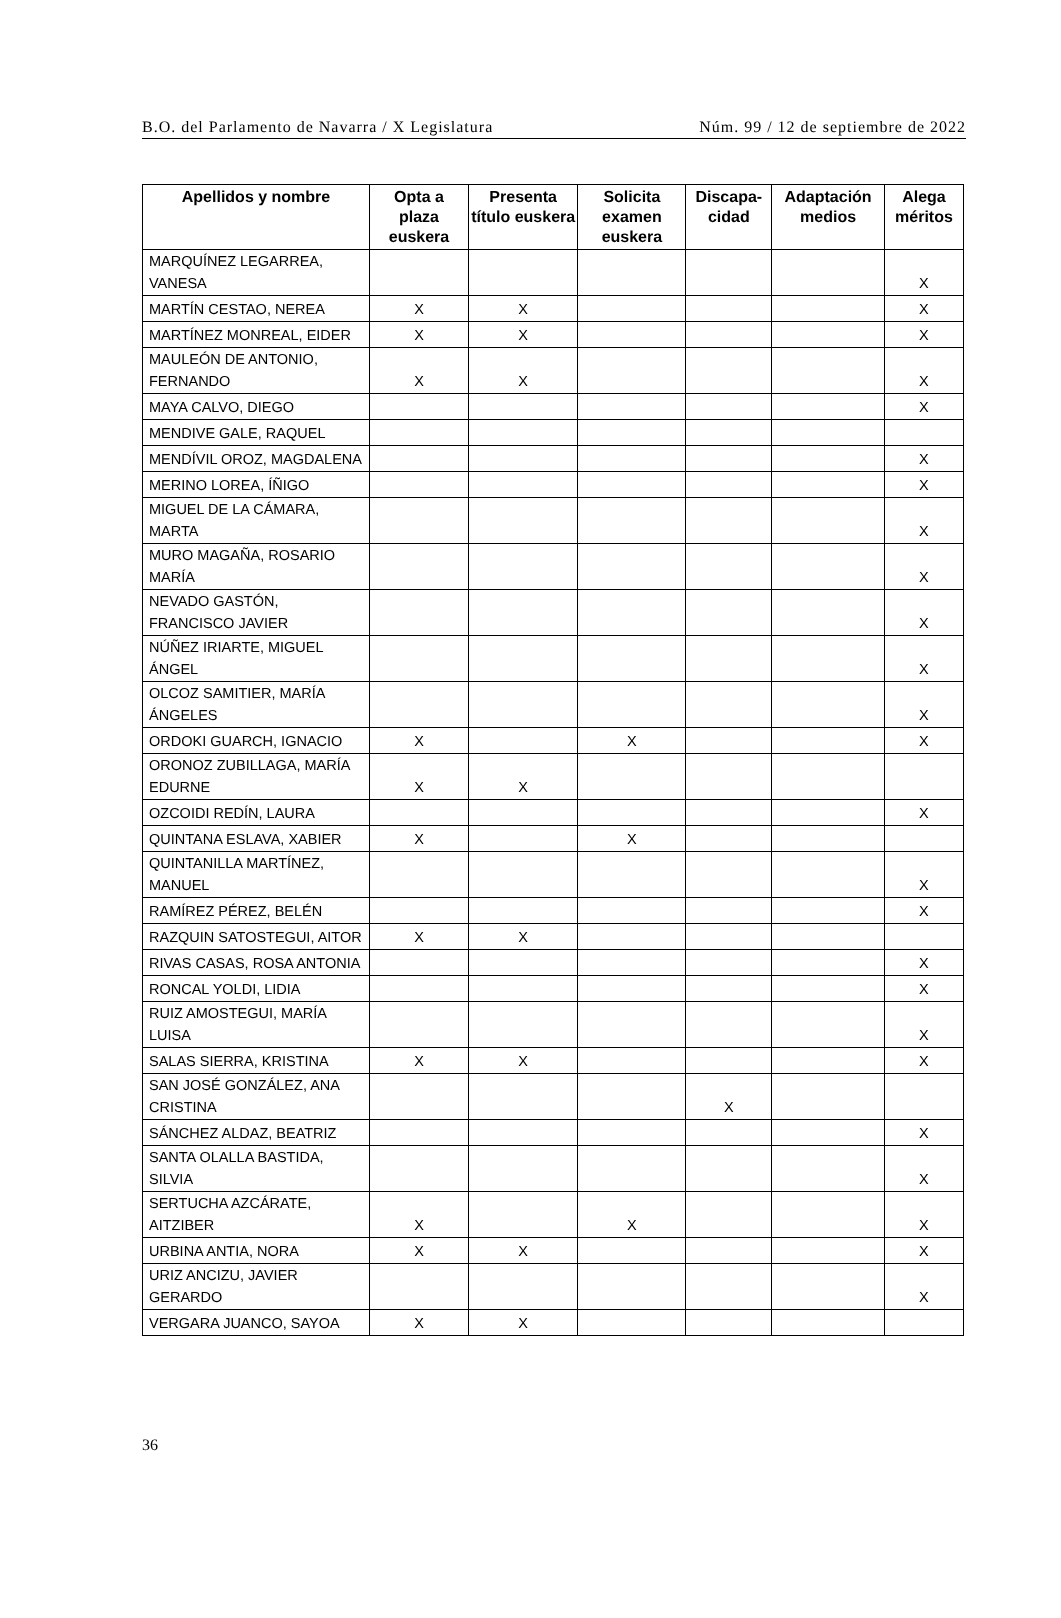B.O. del Parlamento de Navarra / X Legislatura Núm. 99 / 12 de septiembre de 2022
| Apellidos y nombre | Opta a plaza euskera | Presenta título euskera | Solicita examen euskera | Discapa-cidad | Adaptación medios | Alega méritos |
| --- | --- | --- | --- | --- | --- | --- |
| MARQUÍNEZ LEGARREA, VANESA | | | | | | X |
| MARTÍN CESTAO, NEREA | X | X | | | | X |
| MARTÍNEZ MONREAL, EIDER | X | X | | | | X |
| MAULEÓN DE ANTONIO, FERNANDO | X | X | | | | X |
| MAYA CALVO, DIEGO | | | | | | X |
| MENDIVE GALE, RAQUEL | | | | | | |
| MENDÍVIL OROZ, MAGDALENA | | | | | | X |
| MERINO LOREA, ÍÑIGO | | | | | | X |
| MIGUEL DE LA CÁMARA, MARTA | | | | | | X |
| MURO MAGAÑA, ROSARIO MARÍA | | | | | | X |
| NEVADO GASTÓN, FRANCISCO JAVIER | | | | | | X |
| NÚÑEZ IRIARTE, MIGUEL ÁNGEL | | | | | | X |
| OLCOZ SAMITIER, MARÍA ÁNGELES | | | | | | X |
| ORDOKI GUARCH, IGNACIO | X | | X | | | X |
| ORONOZ ZUBILLAGA, MARÍA EDURNE | X | X | | | | |
| OZCOIDI REDÍN, LAURA | | | | | | X |
| QUINTANA ESLAVA, XABIER | X | | X | | | |
| QUINTANILLA MARTÍNEZ, MANUEL | | | | | | X |
| RAMÍREZ PÉREZ, BELÉN | | | | | | X |
| RAZQUIN SATOSTEGUI, AITOR | X | X | | | | |
| RIVAS CASAS, ROSA ANTONIA | | | | | | X |
| RONCAL YOLDI, LIDIA | | | | | | X |
| RUIZ AMOSTEGUI, MARÍA LUISA | | | | | | X |
| SALAS SIERRA, KRISTINA | X | X | | | | X |
| SAN JOSÉ GONZÁLEZ, ANA CRISTINA | | | | X | | |
| SÁNCHEZ ALDAZ, BEATRIZ | | | | | | X |
| SANTA OLALLA BASTIDA, SILVIA | | | | | | X |
| SERTUCHA AZCÁRATE, AITZIBER | X | | X | | | X |
| URBINA ANTIA, NORA | X | X | | | | X |
| URIZ ANCIZU, JAVIER GERARDO | | | | | | X |
| VERGARA JUANCO, SAYOA | X | X | | | | |
36